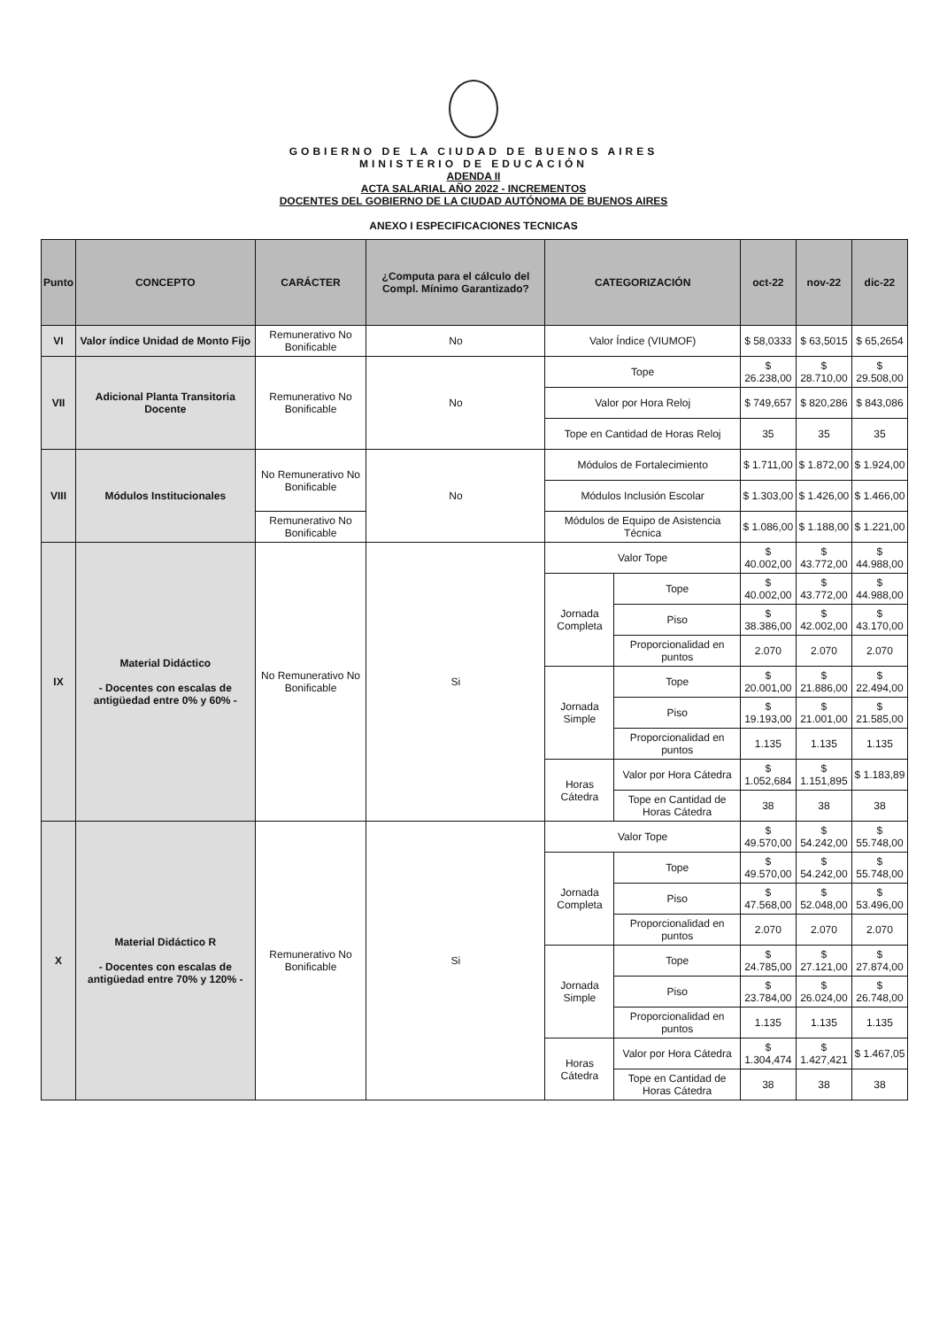GOBIERNO DE LA CIUDAD DE BUENOS AIRES
MINISTERIO DE EDUCACIÓN
ADENDA II
ACTA SALARIAL AÑO 2022 - INCREMENTOS
DOCENTES DEL GOBIERNO DE LA CIUDAD AUTÓNOMA DE BUENOS AIRES
ANEXO I ESPECIFICACIONES TECNICAS
| Punto | CONCEPTO | CARÁCTER | ¿Computa para el cálculo del Compl. Mínimo Garantizado? | CATEGORIZACIÓN | | oct-22 | nov-22 | dic-22 |
| --- | --- | --- | --- | --- | --- | --- | --- | --- |
| VI | Valor índice Unidad de Monto Fijo | Remunerativo No Bonificable | No | Valor Índice (VIUMOF) | | $ 58,0333 | $ 63,5015 | $ 65,2654 |
| VII | Adicional Planta Transitoria Docente | Remunerativo No Bonificable | No | Tope | | $ 26.238,00 | $ 28.710,00 | $ 29.508,00 |
| | | | | Valor por Hora Reloj | | $ 749,657 | $ 820,286 | $ 843,086 |
| | | | | Tope en Cantidad de Horas Reloj | | 35 | 35 | 35 |
| VIII | Módulos Institucionales | No Remunerativo No Bonificable | No | Módulos de Fortalecimiento | | $ 1.711,00 | $ 1.872,00 | $ 1.924,00 |
| | | | | Módulos Inclusión Escolar | | $ 1.303,00 | $ 1.426,00 | $ 1.466,00 |
| | | Remunerativo No Bonificable | | Módulos de Equipo de Asistencia Técnica | | $ 1.086,00 | $ 1.188,00 | $ 1.221,00 |
| IX | Material Didáctico - Docentes con escalas de antigüedad entre 0% y 60% - | No Remunerativo No Bonificable | Si | Valor Tope | | $ 40.002,00 | $ 43.772,00 | $ 44.988,00 |
| | | | | Jornada Completa | Tope | $ 40.002,00 | $ 43.772,00 | $ 44.988,00 |
| | | | | | Piso | $ 38.386,00 | $ 42.002,00 | $ 43.170,00 |
| | | | | | Proporcionalidad en puntos | 2.070 | 2.070 | 2.070 |
| | | | | Jornada Simple | Tope | $ 20.001,00 | $ 21.886,00 | $ 22.494,00 |
| | | | | | Piso | $ 19.193,00 | $ 21.001,00 | $ 21.585,00 |
| | | | | | Proporcionalidad en puntos | 1.135 | 1.135 | 1.135 |
| | | | | Horas Cátedra | Valor por Hora Cátedra | $ 1.052,684 | $ 1.151,895 | $ 1.183,89 |
| | | | | | Tope en Cantidad de Horas Cátedra | 38 | 38 | 38 |
| X | Material Didáctico R - Docentes con escalas de antigüedad entre 70% y 120% - | Remunerativo No Bonificable | Si | Valor Tope | | $ 49.570,00 | $ 54.242,00 | $ 55.748,00 |
| | | | | Jornada Completa | Tope | $ 49.570,00 | $ 54.242,00 | $ 55.748,00 |
| | | | | | Piso | $ 47.568,00 | $ 52.048,00 | $ 53.496,00 |
| | | | | | Proporcionalidad en puntos | 2.070 | 2.070 | 2.070 |
| | | | | Jornada Simple | Tope | $ 24.785,00 | $ 27.121,00 | $ 27.874,00 |
| | | | | | Piso | $ 23.784,00 | $ 26.024,00 | $ 26.748,00 |
| | | | | | Proporcionalidad en puntos | 1.135 | 1.135 | 1.135 |
| | | | | Horas Cátedra | Valor por Hora Cátedra | $ 1.304,474 | $ 1.427,421 | $ 1.467,05 |
| | | | | | Tope en Cantidad de Horas Cátedra | 38 | 38 | 38 |